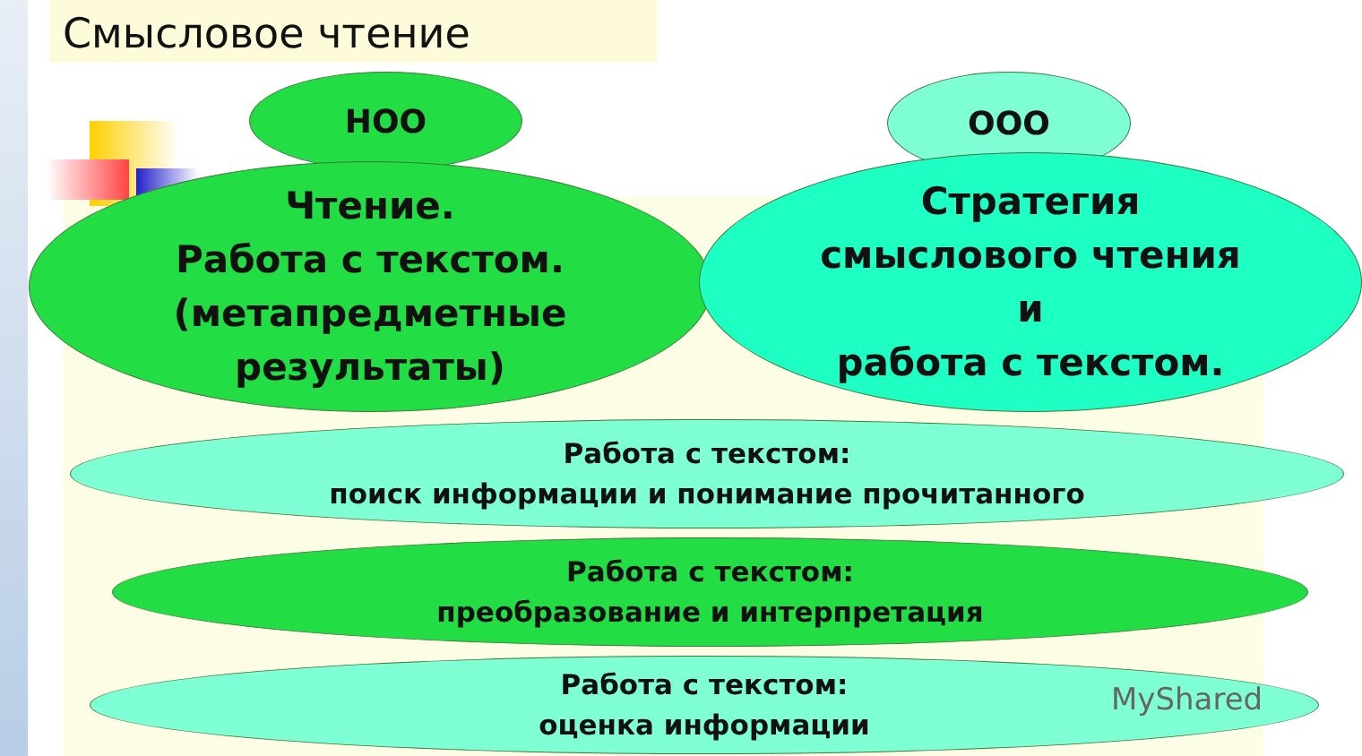Смысловое чтение
НОО ООО
Чтение.
Работа с текстом.
(метапредметные
результаты)
Стратегия
смыслового чтения
и
работа с текстом.
Работа с текстом:
поиск информации и понимание прочитанного
Работа с текстом:
преобразование и интерпретация
Работа с текстом:
оценка информации
MyShared